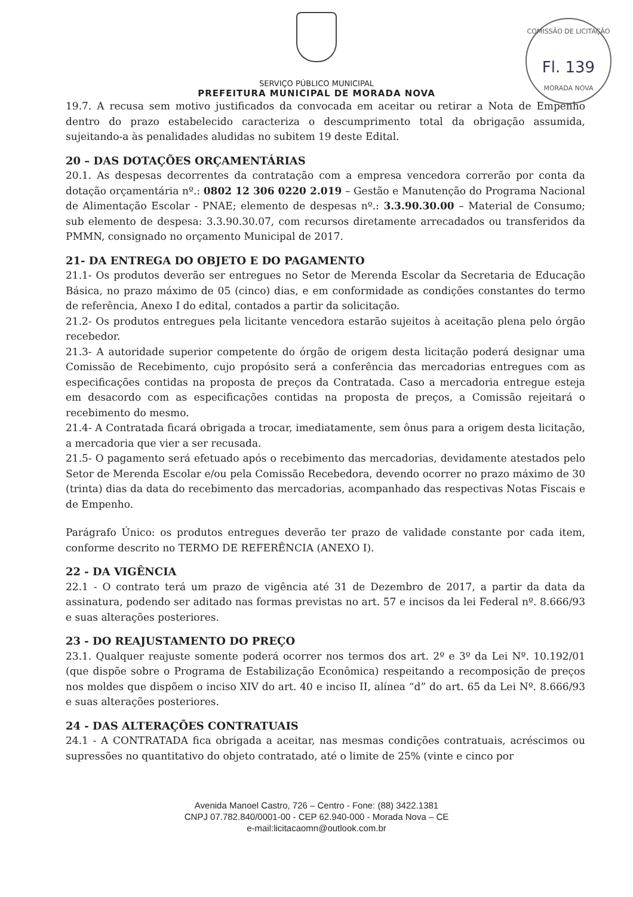COMISSÃO DE LICITAÇÃO
Fl. 139
MORADA NOVA
SERVIÇO PÚBLICO MUNICIPAL
PREFEITURA MUNICIPAL DE MORADA NOVA
19.7. A recusa sem motivo justificados da convocada em aceitar ou retirar a Nota de Empenho dentro do prazo estabelecido caracteriza o descumprimento total da obrigação assumida, sujeitando-a às penalidades aludidas no subitem 19 deste Edital.
20 – DAS DOTAÇÕES ORÇAMENTÁRIAS
20.1. As despesas decorrentes da contratação com a empresa vencedora correrão por conta da dotação orçamentária nº.: 0802 12 306 0220 2.019 – Gestão e Manutenção do Programa Nacional de Alimentação Escolar - PNAE; elemento de despesas nº.: 3.3.90.30.00 – Material de Consumo; sub elemento de despesa: 3.3.90.30.07, com recursos diretamente arrecadados ou transferidos da PMMN, consignado no orçamento Municipal de 2017.
21- DA ENTREGA DO OBJETO E DO PAGAMENTO
21.1- Os produtos deverão ser entregues no Setor de Merenda Escolar da Secretaria de Educação Básica, no prazo máximo de 05 (cinco) dias, e em conformidade as condições constantes do termo de referência, Anexo I do edital, contados a partir da solicitação.
21.2- Os produtos entregues pela licitante vencedora estarão sujeitos à aceitação plena pelo órgão recebedor.
21.3- A autoridade superior competente do órgão de origem desta licitação poderá designar uma Comissão de Recebimento, cujo propósito será a conferência das mercadorias entregues com as especificações contidas na proposta de preços da Contratada. Caso a mercadoria entregue esteja em desacordo com as especificações contidas na proposta de preços, a Comissão rejeitará o recebimento do mesmo.
21.4- A Contratada ficará obrigada a trocar, imediatamente, sem ônus para a origem desta licitação, a mercadoria que vier a ser recusada.
21.5- O pagamento será efetuado após o recebimento das mercadorias, devidamente atestados pelo Setor de Merenda Escolar e/ou pela Comissão Recebedora, devendo ocorrer no prazo máximo de 30 (trinta) dias da data do recebimento das mercadorias, acompanhado das respectivas Notas Fiscais e de Empenho.
Parágrafo Único: os produtos entregues deverão ter prazo de validade constante por cada item, conforme descrito no TERMO DE REFERÊNCIA (ANEXO I).
22 - DA VIGÊNCIA
22.1 - O contrato terá um prazo de vigência até 31 de Dezembro de 2017, a partir da data da assinatura, podendo ser aditado nas formas previstas no art. 57 e incisos da lei Federal nº. 8.666/93 e suas alterações posteriores.
23 - DO REAJUSTAMENTO DO PREÇO
23.1. Qualquer reajuste somente poderá ocorrer nos termos dos art. 2º e 3º da Lei Nº. 10.192/01 (que dispõe sobre o Programa de Estabilização Econômica) respeitando a recomposição de preços nos moldes que dispõem o inciso XIV do art. 40 e inciso II, alínea “d” do art. 65 da Lei Nº. 8.666/93 e suas alterações posteriores.
24 - DAS ALTERAÇÕES CONTRATUAIS
24.1 - A CONTRATADA fica obrigada a aceitar, nas mesmas condições contratuais, acréscimos ou supressões no quantitativo do objeto contratado, até o limite de 25% (vinte e cinco por
Avenida Manoel Castro, 726 – Centro - Fone: (88) 3422.1381
CNPJ 07.782.840/0001-00 - CEP 62.940-000 - Morada Nova – CE
e-mail:licitacaomn@outlook.com.br